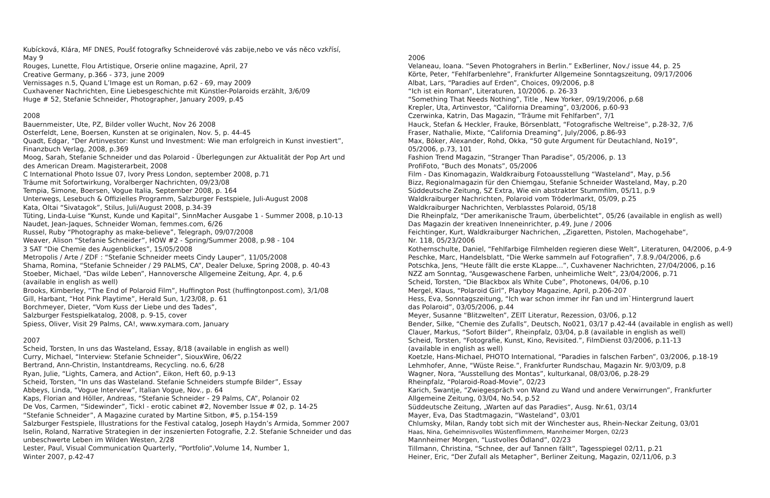Kubícková, Klára, MF DNES, Poušť fotografky Schneiderové vás zabije,nebo ve vás něco vzkřísí,
May 9
Rouges, Lunette, Flou Artistique, Orserie online magazine, April, 27
Creative Germany, p.366 - 373, june 2009
Vernissages n.5, Quand L’Image est un Roman, p.62 - 69, may 2009
Cuxhavener Nachrichten, Eine Liebesgeschichte mit Künstler-Polaroids erzählt, 3/6/09
Huge # 52, Stefanie Schneider, Photographer, January 2009, p.45
2008
Bauernmeister, Ute, PZ, Bilder voller Wucht, Nov 26 2008
Osterfeldt, Lene, Boersen, Kunsten at se originalen, Nov. 5, p. 44-45
Quadt, Edgar, “Der Artinvestor: Kunst und Investment: Wie man erfolgreich in Kunst investiert”,
Finanzbuch Verlag, 2008, p.369
Moog, Sarah, Stefanie Schneider und das Polaroid - Überlegungen zur Aktualität der Pop Art und
des American Dream. Magisterarbeit, 2008
C International Photo Issue 07, Ivory Press London, september 2008, p.71
Träume mit Sofortwirkung, Voralberger Nachrichten, 09/23/08
Tempia, Simone, Boersen, Vogue Italia, September 2008, p. 164
Unterwegs, Lesebuch & Offizielles Programm, Salzburger Festspiele, Juli-August 2008
Kata, Oltai “Sivatagok”, Stilus, Juli/August 2008, p.34-39
Tüting, Linda-Luise “Kunst, Kunde und Kapital”, SinnMacher Ausgabe 1 - Summer 2008, p.10-13
Naudet, Jean-Jaques, Schneider Woman, femmes.com, 6/26
Russel, Ruby “Photography as make-believe”, Telegraph, 09/07/2008
Weaver, Alison “Stefanie Schneider”, HOW #2 - Spring/Summer 2008, p.98 - 104
3 SAT “Die Chemie des Augenblickes”, 15/05/2008
Metropolis / Arte / ZDF : “Stefanie Schneider meets Cindy Lauper”, 11/05/2008
Shama, Romina, “Stefanie Schneider / 29 PALMS, CA”, Dealer Deluxe, Spring 2008, p. 40-43
Stoeber, Michael, “Das wilde Leben”, Hannoversche Allgemeine Zeitung, Apr. 4, p.6
(available in english as well)
Brooks, Kimberley, “The End of Polaroid Film”, Huffington Post (huffingtonpost.com), 3/1/08
Gill, Harbant, “Hot Pink Playtime”, Herald Sun, 1/23/08, p. 61
Borchmeyer, Dieter, “Vom Kuss der Liebe und des Tades”,
Salzburger Festspielkatalog, 2008, p. 9-15, cover
Spiess, Oliver, Visit 29 Palms, CA!, www.xymara.com, January
2007
Scheid, Torsten, In uns das Wasteland, Essay, 8/18 (available in english as well)
Curry, Michael, “Interview: Stefanie Schneider”, SiouxWire, 06/22
Bertrand, Ann-Christin, Instantdreams, Recycling. no.6, 6/28
Ryan, Julie, “Lights, Camera, and Action”, Eikon, Heft 60, p.9-13
Scheid, Torsten, “In uns das Wasteland. Stefanie Schneiders stumpfe Bilder”, Essay
Abbeys, Linda, “Vogue Interview”, Italian Vogue, Nov., p. 64
Kaps, Florian and Höller, Andreas, “Stefanie Schneider - 29 Palms, CA”, Polanoir 02
De Vos, Carmen, “Sidewinder”, Tickl - erotic cabinet #2, November Issue # 02, p. 14-25
“Stefanie Schneider”, A Magazine curated by Martine Sitbon, #5, p.154-159
Salzburger Festspiele, Illustrations for the Festival catalog, Joseph Haydn’s Armida, Sommer 2007
Iselin, Roland, Narrative Strategien in der inszenierten Fotografie, 2.2. Stefanie Schneider und das
unbeschwerte Leben im Wilden Westen, 2/28
Lester, Paul, Visual Communication Quarterly, “Portfolio“,Volume 14, Number 1,
Winter 2007, p.42-47
2006
Velaneau, Ioana. “Seven Photograhers in Berlin.” ExBerliner, Nov./ issue 44, p. 25
Körte, Peter, “Fehlfarbenlehre”, Frankfurter Allgemeine Sonntagszeitung, 09/17/2006
Albat, Lars, “Paradies auf Erden”, Choices, 09/2006, p.8
“Ich ist ein Roman”, Literaturen, 10/2006. p. 26-33
“Something That Needs Nothing”, Title , New Yorker, 09/19/2006, p.68
Krepler, Uta, Artinvestor, “California Dreaming”, 03/2006, p.60-93
Czerwinka, Katrin, Das Magazin, “Träume mit Fehlfarben”, 7/1
Hauck, Stefan & Heckler, Frauke, Börsenblatt, “Fotografische Weltreise”, p.28-32, 7/6
Fraser, Nathalie, Mixte, “California Dreaming”, July/2006, p.86-93
Max, Böker, Alexander, Rohd, Okka, “50 gute Argument für Deutachland, No19”,
05/2006, p.73, 101
Fashion Trend Magazin, “Stranger Than Paradise”, 05/2006, p. 13
ProfiFoto, “Buch des Monats”, 05/2006
Film - Das Kinomagazin, Waldkraiburg Fotoausstellung “Wasteland”, May, p.56
Bizz, Regionalmagazin für den Chiemgau, Stefanie Schneider Wasteland, May, p.20
Süddeutsche Zeitung, SZ Extra, Wie ein abstrakter Stummfilm, 05/11, p.9
Waldkraiburger Nachrichten, Polaroid vom Tröderlmarkt, 05/09, p.25
Waldkraiburger Nachrichten, Verblasstes Polaroid, 05/18
Die Rheinpfalz, “Der amerikanische Traum, überbelichtet”, 05/26 (available in english as well)
Das Magazin der kreativen Inneneinrichter, p.49, June / 2006
Feichtinger, Kurt, Waldkraiburger Nachrichen, „Zigaretten, Pistolen, Machogehabe“,
Nr. 118, 05/23/2006
Kothernschulte, Daniel, “Fehlfarbige Filmhelden regieren diese Welt”, Literaturen, 04/2006, p.4-9
Peschke, Marc, Handelsblatt, “Die Werke sammeln auf Fotografien”, 7.8.9./04/2006, p.6
Potschka, Jens, “Heute fällt die erste KLappe...”, Cuxhavener Nachrichten, 27/04/2006, p.16
NZZ am Sonntag, “Ausgewaschene Farben, unheimliche Welt”, 23/04/2006, p.71
Scheid, Torsten, “Die Blackbox als White Cube”, Photonews, 04/06, p.10
Mergel, Klaus, “Polaroid Girl”, Playboy Magazine, April, p.206-207
Hess, Eva, Sonntagszeitung, “Ich war schon immer ihr Fan und im`Hintergrund lauert
das Polaroid”, 03/05/2006, p.44
Meyer, Susanne “Blitzwelten”, ZEIT Literatur, Rezession, 03/06, p.12
Bender, Silke, “Chemie des Zufalls”, Deutsch, No021, 03/17 p.42-44 (available in english as well)
Clauer, Markus, “Sofort Bilder”, Rheinpfalz, 03/04, p.8 (available in english as well)
Scheid, Torsten, “Fotografie, Kunst, Kino, Revisited.”, FilmDienst 03/2006, p.11-13
(available in english as well)
Koetzle, Hans-Michael, PHOTO International, “Paradies in falschen Farben”, 03/2006, p.18-19
Lehmhofer, Anne, “Wüste Reise.”, Frankfurter Rundschau, Magazin Nr. 9/03/09, p.8
Wagner, Nora, “Ausstellung des Montas”, kulturkanal, 08/03/06, p.28-29
Rheinpfalz, “Polaroid-Road-Movie”, 02/23
Karich, Swantje, “Zwiegespräch von Wand zu Wand und andere Verwirrungen”, Frankfurter
Allgemeine Zeitung, 03/04, No.54, p.52
Süddeutsche Zeitung, „Warten auf das Paradies“, Ausg. Nr.61, 03/14
Mayer, Eva, Das Stadtmagazin, “Wasteland”, 03/01
Chlumsky, Milan, Randy tobt sich mit der Winchester aus, Rhein-Neckar Zeitung, 03/01
Haas, Nina, Geheimnisvolles Wüstenflimmern, Mannheimer Morgen, 02/23
Mannheimer Morgen, “Lustvolles Ödland”, 02/23
Tillmann, Christina, “Schnee, der auf Tannen fällt”, Tagesspiegel 02/11, p.21
Heiner, Eric, “Der Zufall als Metapher”, Berliner Zeitung, Magazin, 02/11/06, p.3